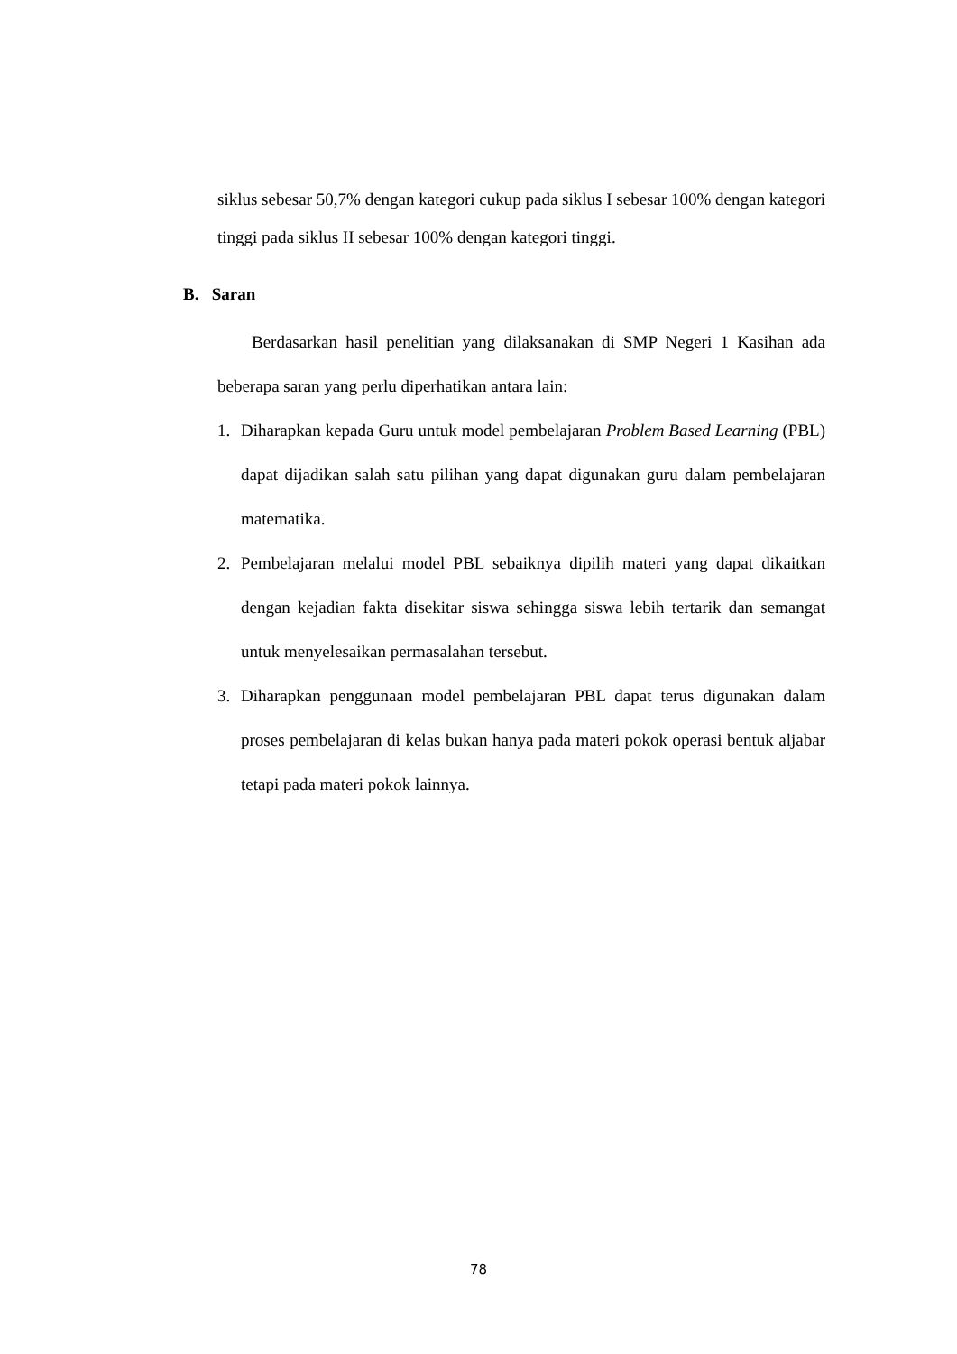siklus sebesar 50,7% dengan kategori cukup pada siklus I sebesar 100% dengan kategori tinggi pada siklus II sebesar 100% dengan kategori tinggi.
B. Saran
Berdasarkan hasil penelitian yang dilaksanakan di SMP Negeri 1 Kasihan ada beberapa saran yang perlu diperhatikan antara lain:
1. Diharapkan kepada Guru untuk model pembelajaran Problem Based Learning (PBL) dapat dijadikan salah satu pilihan yang dapat digunakan guru dalam pembelajaran matematika.
2. Pembelajaran melalui model PBL sebaiknya dipilih materi yang dapat dikaitkan dengan kejadian fakta disekitar siswa sehingga siswa lebih tertarik dan semangat untuk menyelesaikan permasalahan tersebut.
3. Diharapkan penggunaan model pembelajaran PBL dapat terus digunakan dalam proses pembelajaran di kelas bukan hanya pada materi pokok operasi bentuk aljabar tetapi pada materi pokok lainnya.
78